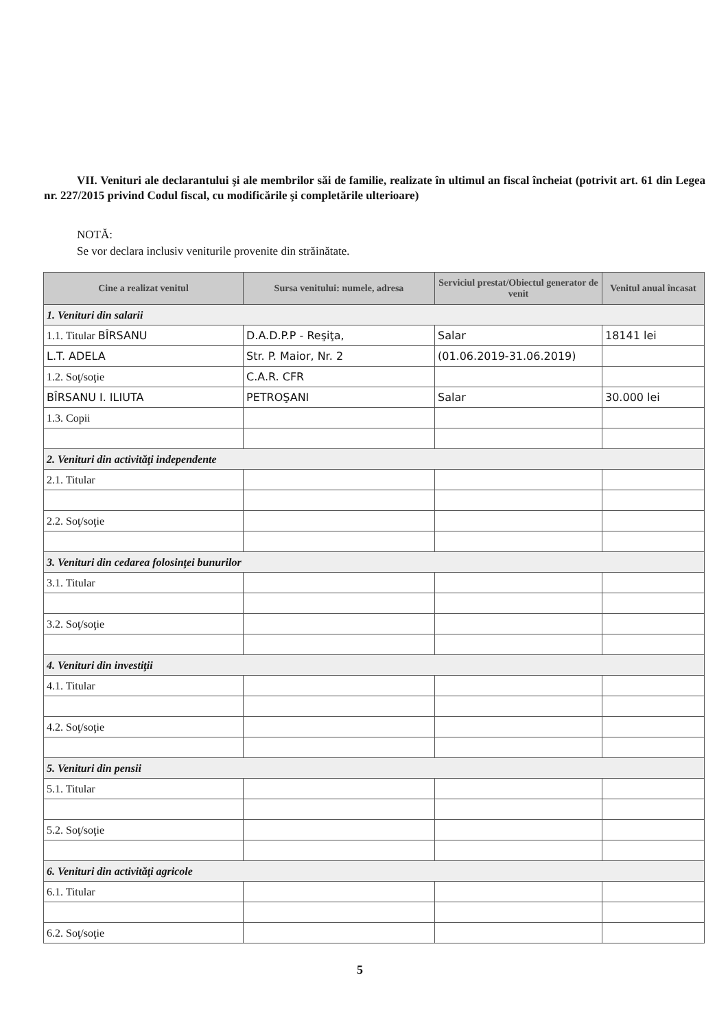VII. Venituri ale declarantului şi ale membrilor săi de familie, realizate în ultimul an fiscal încheiat (potrivit art. 61 din Legea nr. 227/2015 privind Codul fiscal, cu modificările şi completările ulterioare)
NOTĂ:
Se vor declara inclusiv veniturile provenite din străinătate.
| Cine a realizat venitul | Sursa venitului: numele, adresa | Serviciul prestat/Obiectul generator de venit | Venitul anual încasat |
| --- | --- | --- | --- |
| 1. Venituri din salarii | | | |
| 1.1. Titular BÎRSANU | D.A.D.P.P - Reşiţa, | Salar | 18141 lei |
| L.T. ADELA | Str. P. Maior, Nr. 2 | (01.06.2019-31.06.2019) | |
| 1.2. Soţ/soţie | C.A.R. CFR | | |
| BÎRSANU I. ILIUTA | PETROŞANI | Salar | 30.000 lei |
| 1.3. Copii | | | |
| 2. Venituri din activităţi independente | | | |
| 2.1. Titular | | | |
| 2.2. Soţ/soţie | | | |
| 3. Venituri din cedarea folosinţei bunurilor | | | |
| 3.1. Titular | | | |
| 3.2. Soţ/soţie | | | |
| 4. Venituri din investiţii | | | |
| 4.1. Titular | | | |
| 4.2. Soţ/soţie | | | |
| 5. Venituri din pensii | | | |
| 5.1. Titular | | | |
| 5.2. Soţ/soţie | | | |
| 6. Venituri din activităţi agricole | | | |
| 6.1. Titular | | | |
| 6.2. Soţ/soţie | | | |
5